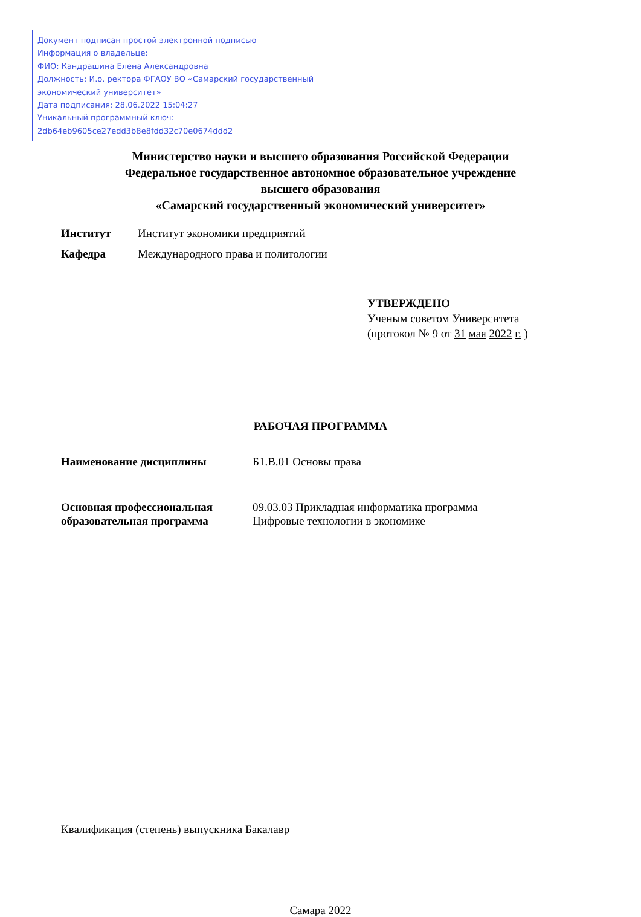Документ подписан простой электронной подписью
Информация о владельце:
ФИО: Кандрашина Елена Александровна
Должность: И.о. ректора ФГАОУ ВО «Самарский государственный экономический университет»
Дата подписания: 28.06.2022 15:04:27
Уникальный программный ключ:
2db64eb9605ce27edd3b8e8fdd32c70e0674ddd2
Министерство науки и высшего образования Российской Федерации
Федеральное государственное автономное образовательное учреждение
высшего образования
«Самарский государственный экономический университет»
Институт Институт экономики предприятий
Кафедра Международного права и политологии
УТВЕРЖДЕНО
Ученым советом Университета
(протокол № 9 от 31 мая 2022 г. )
РАБОЧАЯ ПРОГРАММА
Наименование дисциплины Б1.В.01 Основы права
Основная профессиональная образовательная программа
09.03.03 Прикладная информатика программа
Цифровые технологии в экономике
Квалификация (степень) выпускника Бакалавр
Самара 2022